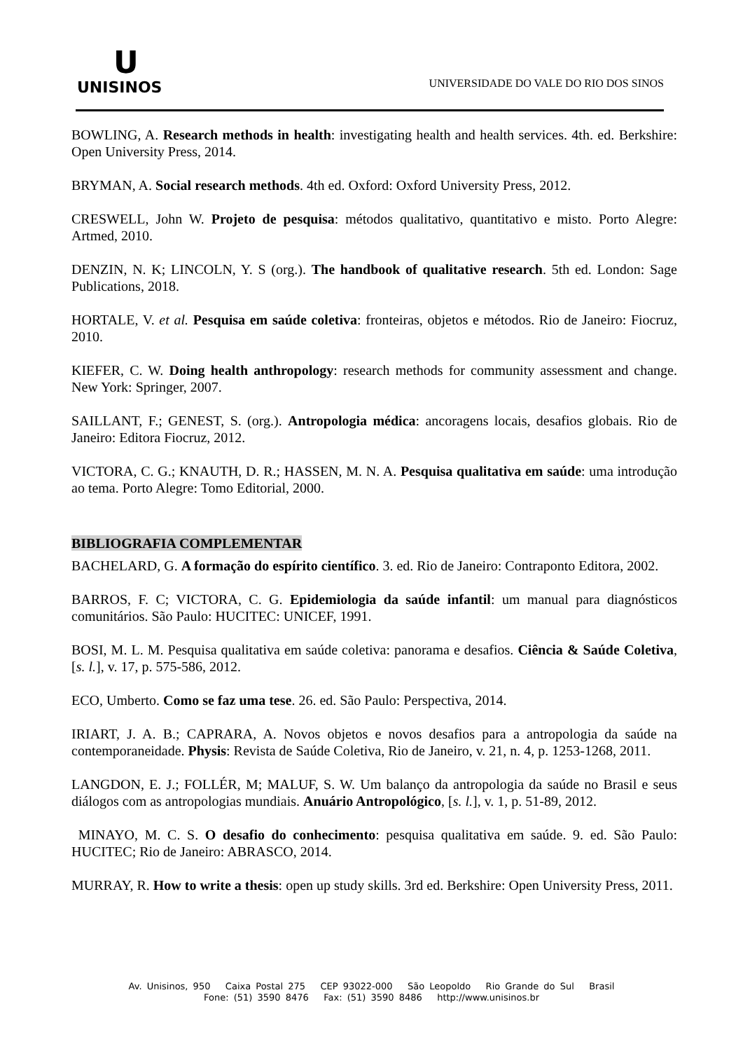ᑌ
UNISINOS
UNIVERSIDADE DO VALE DO RIO DOS SINOS
BOWLING, A. Research methods in health: investigating health and health services. 4th. ed. Berkshire: Open University Press, 2014.
BRYMAN, A. Social research methods. 4th ed. Oxford: Oxford University Press, 2012.
CRESWELL, John W. Projeto de pesquisa: métodos qualitativo, quantitativo e misto. Porto Alegre: Artmed, 2010.
DENZIN, N. K; LINCOLN, Y. S (org.). The handbook of qualitative research. 5th ed. London: Sage Publications, 2018.
HORTALE, V. et al. Pesquisa em saúde coletiva: fronteiras, objetos e métodos. Rio de Janeiro: Fiocruz, 2010.
KIEFER, C. W. Doing health anthropology: research methods for community assessment and change. New York: Springer, 2007.
SAILLANT, F.; GENEST, S. (org.). Antropologia médica: ancoragens locais, desafios globais. Rio de Janeiro: Editora Fiocruz, 2012.
VICTORA, C. G.; KNAUTH, D. R.; HASSEN, M. N. A. Pesquisa qualitativa em saúde: uma introdução ao tema. Porto Alegre: Tomo Editorial, 2000.
BIBLIOGRAFIA COMPLEMENTAR
BACHELARD, G. A formação do espírito científico. 3. ed. Rio de Janeiro: Contraponto Editora, 2002.
BARROS, F. C; VICTORA, C. G. Epidemiologia da saúde infantil: um manual para diagnósticos comunitários. São Paulo: HUCITEC: UNICEF, 1991.
BOSI, M. L. M. Pesquisa qualitativa em saúde coletiva: panorama e desafios. Ciência & Saúde Coletiva, [s. l.], v. 17, p. 575-586, 2012.
ECO, Umberto. Como se faz uma tese. 26. ed. São Paulo: Perspectiva, 2014.
IRIART, J. A. B.; CAPRARA, A. Novos objetos e novos desafios para a antropologia da saúde na contemporaneidade. Physis: Revista de Saúde Coletiva, Rio de Janeiro, v. 21, n. 4, p. 1253-1268, 2011.
LANGDON, E. J.; FOLLÉR, M; MALUF, S. W. Um balanço da antropologia da saúde no Brasil e seus diálogos com as antropologias mundiais. Anuário Antropológico, [s. l.], v. 1, p. 51-89, 2012.
MINAYO, M. C. S. O desafio do conhecimento: pesquisa qualitativa em saúde. 9. ed. São Paulo: HUCITEC; Rio de Janeiro: ABRASCO, 2014.
MURRAY, R. How to write a thesis: open up study skills. 3rd ed. Berkshire: Open University Press, 2011.
Av. Unisinos, 950 Caixa Postal 275 CEP 93022-000 São Leopoldo Rio Grande do Sul Brasil
Fone: (51) 3590 8476 Fax: (51) 3590 8486 http://www.unisinos.br